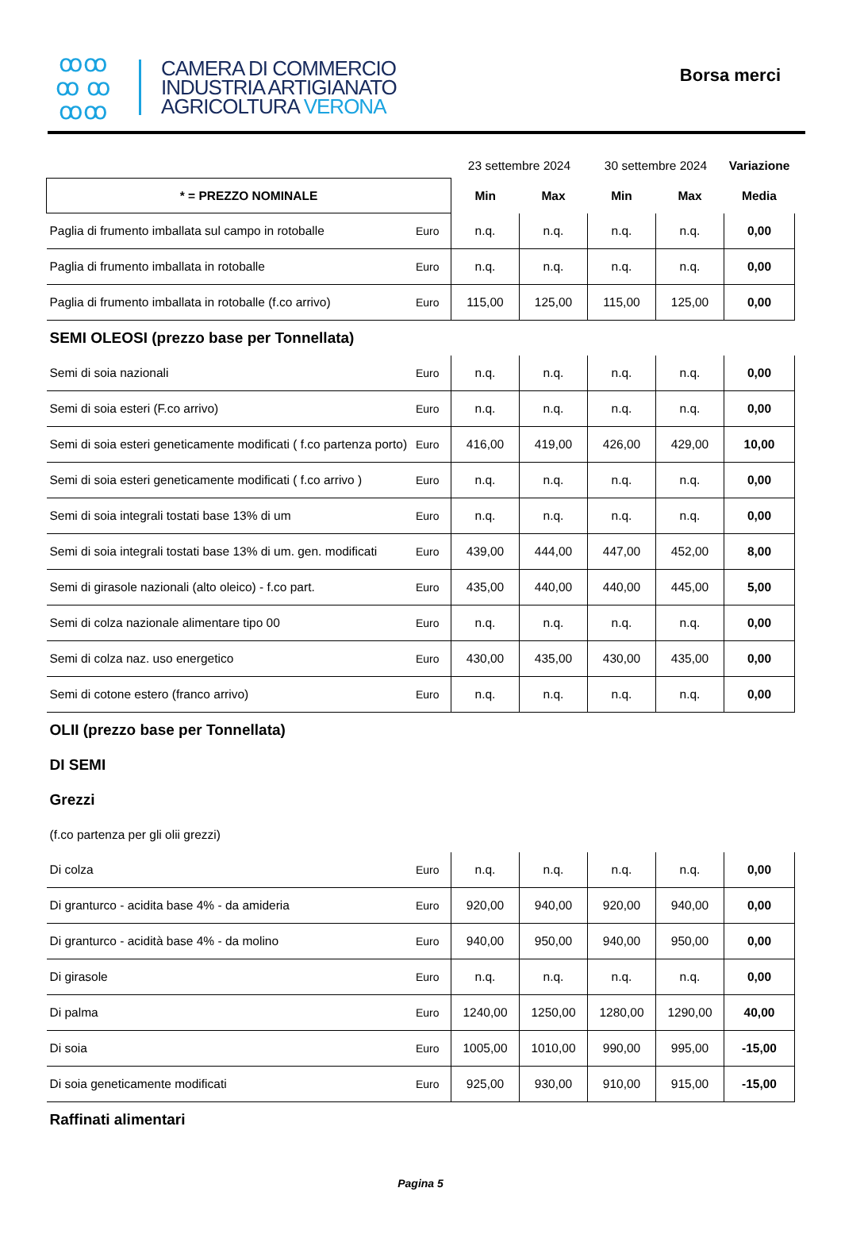ꝏꝏ
ꝏ ꝏ
ꝏꝏ
CAMERA DI COMMERCIO
INDUSTRIA ARTIGIANATO
AGRICOLTURA VERONA
Borsa merci
| | | 23 settembre 2024 | | 30 settembre 2024 | | Variazione |
| --- | --- | --- | --- | --- | --- | --- |
| * = PREZZO NOMINALE | | Min | Max | Min | Max | Media |
| Paglia di frumento imballata sul campo in rotoballe | Euro | n.q. | n.q. | n.q. | n.q. | 0,00 |
| Paglia di frumento imballata in rotoballe | Euro | n.q. | n.q. | n.q. | n.q. | 0,00 |
| Paglia di frumento imballata in rotoballe (f.co arrivo) | Euro | 115,00 | 125,00 | 115,00 | 125,00 | 0,00 |
| SEMI OLEOSI (prezzo base per Tonnellata) | | | | | | |
| Semi di soia nazionali | Euro | n.q. | n.q. | n.q. | n.q. | 0,00 |
| Semi di soia esteri (F.co arrivo) | Euro | n.q. | n.q. | n.q. | n.q. | 0,00 |
| Semi di soia esteri geneticamente modificati ( f.co partenza porto) | Euro | 416,00 | 419,00 | 426,00 | 429,00 | 10,00 |
| Semi di soia esteri geneticamente modificati ( f.co arrivo ) | Euro | n.q. | n.q. | n.q. | n.q. | 0,00 |
| Semi di soia integrali tostati base 13% di um | Euro | n.q. | n.q. | n.q. | n.q. | 0,00 |
| Semi di soia integrali tostati base 13% di um. gen. modificati | Euro | 439,00 | 444,00 | 447,00 | 452,00 | 8,00 |
| Semi di girasole nazionali (alto oleico) - f.co part. | Euro | 435,00 | 440,00 | 440,00 | 445,00 | 5,00 |
| Semi di colza nazionale alimentare tipo 00 | Euro | n.q. | n.q. | n.q. | n.q. | 0,00 |
| Semi di colza naz. uso energetico | Euro | 430,00 | 435,00 | 430,00 | 435,00 | 0,00 |
| Semi di cotone estero (franco arrivo) | Euro | n.q. | n.q. | n.q. | n.q. | 0,00 |
| OLII (prezzo base per Tonnellata) | | | | | | |
| DI SEMI | | | | | | |
| Grezzi | | | | | | |
| (f.co partenza per gli olii grezzi) | | | | | | |
| Di colza | Euro | n.q. | n.q. | n.q. | n.q. | 0,00 |
| Di granturco - acidita base 4% - da amideria | Euro | 920,00 | 940,00 | 920,00 | 940,00 | 0,00 |
| Di granturco - acidità base 4% - da molino | Euro | 940,00 | 950,00 | 940,00 | 950,00 | 0,00 |
| Di girasole | Euro | n.q. | n.q. | n.q. | n.q. | 0,00 |
| Di palma | Euro | 1240,00 | 1250,00 | 1280,00 | 1290,00 | 40,00 |
| Di soia | Euro | 1005,00 | 1010,00 | 990,00 | 995,00 | -15,00 |
| Di soia geneticamente modificati | Euro | 925,00 | 930,00 | 910,00 | 915,00 | -15,00 |
| Raffinati alimentari | | | | | | |
Pagina 5